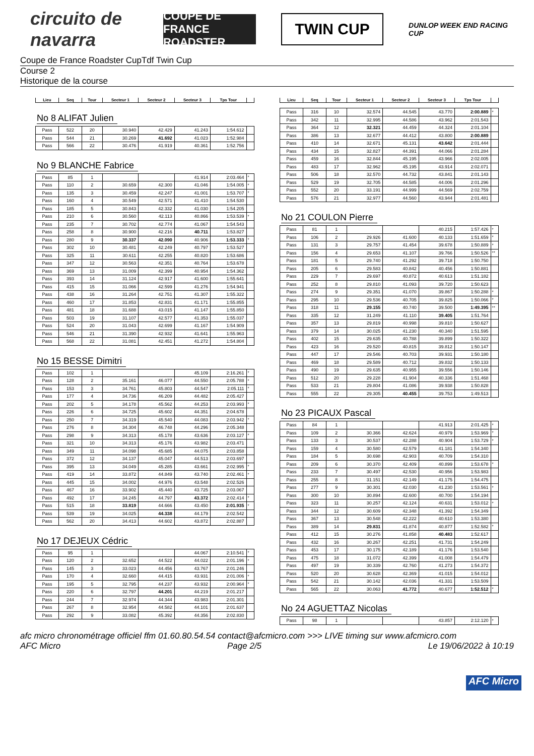circuito de navarra
COUPE DE FRANCE ROADSTER
TWIN CUP
DUNLOP WEEK END RACING CUP
Coupe de France Roadster CupTdf Twin Cup
Course 2
Historique de la course
| Lieu | Seq | Tour | Secteur 1 | Secteur 2 | Secteur 3 | Tps Tour | |
| --- | --- | --- | --- | --- | --- | --- | --- |
No 8 ALIFAT Julien
| Pass | 522 | 20 | 30.940 | 42.429 | 41.243 | 1:54.612 | |
| Pass | 544 | 21 | 30.269 | 41.692 | 41.023 | 1:52.984 | |
| Pass | 566 | 22 | 30.476 | 41.919 | 40.361 | 1:52.756 | |
No 9 BLANCHE Fabrice
| Pass | 85 | 1 | | | 41.914 | 2:03.464 | * |
| Pass | 110 | 2 | 30.659 | 42.300 | 41.046 | 1:54.005 | * |
| Pass | 135 | 3 | 30.459 | 42.247 | 41.001 | 1:53.707 | * |
| Pass | 160 | 4 | 30.549 | 42.571 | 41.410 | 1:54.530 | |
| Pass | 185 | 5 | 30.843 | 42.332 | 41.030 | 1:54.205 | |
| Pass | 210 | 6 | 30.560 | 42.113 | 40.866 | 1:53.539 | * |
| Pass | 235 | 7 | 30.702 | 42.774 | 41.067 | 1:54.543 | |
| Pass | 258 | 8 | 30.900 | 42.216 | 40.711 | 1:53.827 | |
| Pass | 280 | 9 | 30.337 | 42.090 | 40.906 | 1:53.333 | * |
| Pass | 302 | 10 | 30.481 | 42.249 | 40.797 | 1:53.527 | |
| Pass | 325 | 11 | 30.611 | 42.255 | 40.820 | 1:53.686 | |
| Pass | 347 | 12 | 30.563 | 42.351 | 40.764 | 1:53.678 | |
| Pass | 369 | 13 | 31.009 | 42.399 | 40.954 | 1:54.362 | |
| Pass | 393 | 14 | 31.124 | 42.917 | 41.600 | 1:55.641 | |
| Pass | 415 | 15 | 31.066 | 42.599 | 41.276 | 1:54.941 | |
| Pass | 438 | 16 | 31.264 | 42.751 | 41.307 | 1:55.322 | |
| Pass | 460 | 17 | 31.853 | 42.831 | 41.171 | 1:55.855 | |
| Pass | 481 | 18 | 31.688 | 43.015 | 41.147 | 1:55.850 | |
| Pass | 503 | 19 | 31.107 | 42.577 | 41.353 | 1:55.037 | |
| Pass | 524 | 20 | 31.043 | 42.699 | 41.167 | 1:54.909 | |
| Pass | 546 | 21 | 31.390 | 42.932 | 41.641 | 1:55.963 | |
| Pass | 568 | 22 | 31.081 | 42.451 | 41.272 | 1:54.804 | |
No 15 BESSE Dimitri
| Pass | 102 | 1 | | | 45.109 | 2:16.261 | * |
| Pass | 128 | 2 | 35.161 | 46.077 | 44.550 | 2:05.788 | * |
| Pass | 153 | 3 | 34.761 | 45.803 | 44.547 | 2:05.111 | * |
| Pass | 177 | 4 | 34.736 | 46.209 | 44.482 | 2:05.427 | |
| Pass | 202 | 5 | 34.178 | 45.562 | 44.253 | 2:03.993 | * |
| Pass | 226 | 6 | 34.725 | 45.602 | 44.351 | 2:04.678 | |
| Pass | 250 | 7 | 34.319 | 45.540 | 44.083 | 2:03.942 | * |
| Pass | 276 | 8 | 34.304 | 46.748 | 44.296 | 2:05.348 | |
| Pass | 298 | 9 | 34.313 | 45.178 | 43.636 | 2:03.127 | * |
| Pass | 321 | 10 | 34.313 | 45.176 | 43.982 | 2:03.471 | |
| Pass | 349 | 11 | 34.098 | 45.685 | 44.075 | 2:03.858 | |
| Pass | 372 | 12 | 34.137 | 45.047 | 44.513 | 2:03.697 | |
| Pass | 395 | 13 | 34.049 | 45.285 | 43.661 | 2:02.995 | * |
| Pass | 419 | 14 | 33.872 | 44.849 | 43.740 | 2:02.461 | * |
| Pass | 445 | 15 | 34.002 | 44.976 | 43.548 | 2:02.526 | |
| Pass | 467 | 16 | 33.902 | 45.440 | 43.725 | 2:03.067 | |
| Pass | 492 | 17 | 34.245 | 44.797 | 43.372 | 2:02.414 | * |
| Pass | 515 | 18 | 33.819 | 44.666 | 43.450 | 2:01.935 | * |
| Pass | 539 | 19 | 34.025 | 44.338 | 44.179 | 2:02.542 | |
| Pass | 562 | 20 | 34.413 | 44.602 | 43.872 | 2:02.887 | |
No 17 DEJEUX Cédric
| Pass | 95 | 1 | | | 44.067 | 2:10.541 | * |
| Pass | 120 | 2 | 32.652 | 44.522 | 44.022 | 2:01.196 | * |
| Pass | 145 | 3 | 33.023 | 44.456 | 43.767 | 2:01.246 | |
| Pass | 170 | 4 | 32.660 | 44.415 | 43.931 | 2:01.006 | * |
| Pass | 195 | 5 | 32.795 | 44.237 | 43.932 | 2:00.964 | * |
| Pass | 220 | 6 | 32.797 | 44.201 | 44.219 | 2:01.217 | |
| Pass | 244 | 7 | 32.974 | 44.344 | 43.983 | 2:01.301 | |
| Pass | 267 | 8 | 32.954 | 44.582 | 44.101 | 2:01.637 | |
| Pass | 292 | 9 | 33.082 | 45.392 | 44.356 | 2:02.830 | |
| Lieu | Seq | Tour | Secteur 1 | Secteur 2 | Secteur 3 | Tps Tour | |
| --- | --- | --- | --- | --- | --- | --- | --- |
| Pass | 316 | 10 | 32.574 | 44.545 | 43.770 | 2:00.889 | * |
| Pass | 342 | 11 | 32.995 | 44.586 | 43.962 | 2:01.543 | |
| Pass | 364 | 12 | 32.321 | 44.459 | 44.324 | 2:01.104 | |
| Pass | 386 | 13 | 32.677 | 44.412 | 43.800 | 2:00.889 | |
| Pass | 410 | 14 | 32.671 | 45.131 | 43.642 | 2:01.444 | |
| Pass | 434 | 15 | 32.827 | 44.391 | 44.066 | 2:01.284 | |
| Pass | 459 | 16 | 32.844 | 45.195 | 43.966 | 2:02.005 | |
| Pass | 483 | 17 | 32.962 | 45.195 | 43.914 | 2:02.071 | |
| Pass | 506 | 18 | 32.570 | 44.732 | 43.841 | 2:01.143 | |
| Pass | 529 | 19 | 32.705 | 44.585 | 44.006 | 2:01.296 | |
| Pass | 552 | 20 | 33.191 | 44.999 | 44.569 | 2:02.759 | |
| Pass | 576 | 21 | 32.977 | 44.560 | 43.944 | 2:01.481 | |
No 21 COULON Pierre
| Pass | 81 | 1 | | | 40.215 | 1:57.426 | * |
| Pass | 106 | 2 | 29.926 | 41.600 | 40.133 | 1:51.659 | * |
| Pass | 131 | 3 | 29.757 | 41.454 | 39.678 | 1:50.889 | * |
| Pass | 156 | 4 | 29.653 | 41.107 | 39.766 | 1:50.526 | ** |
| Pass | 181 | 5 | 29.740 | 41.292 | 39.718 | 1:50.750 | |
| Pass | 205 | 6 | 29.583 | 40.842 | 40.456 | 1:50.881 | |
| Pass | 229 | 7 | 29.697 | 40.872 | 40.613 | 1:51.182 | |
| Pass | 252 | 8 | 29.810 | 41.093 | 39.720 | 1:50.623 | |
| Pass | 274 | 9 | 29.351 | 41.070 | 39.867 | 1:50.288 | * |
| Pass | 295 | 10 | 29.536 | 40.705 | 39.825 | 1:50.066 | * |
| Pass | 318 | 11 | 29.155 | 40.740 | 39.500 | 1:49.395 | ** |
| Pass | 335 | 12 | 31.249 | 41.110 | 39.405 | 1:51.764 | |
| Pass | 357 | 13 | 29.819 | 40.998 | 39.810 | 1:50.627 | |
| Pass | 379 | 14 | 30.025 | 41.230 | 40.340 | 1:51.595 | |
| Pass | 402 | 15 | 29.635 | 40.788 | 39.899 | 1:50.322 | |
| Pass | 423 | 16 | 29.520 | 40.815 | 39.812 | 1:50.147 | |
| Pass | 447 | 17 | 29.546 | 40.703 | 39.931 | 1:50.180 | |
| Pass | 469 | 18 | 29.589 | 40.712 | 39.832 | 1:50.133 | |
| Pass | 490 | 19 | 29.635 | 40.955 | 39.556 | 1:50.146 | |
| Pass | 512 | 20 | 29.228 | 41.904 | 40.336 | 1:51.468 | |
| Pass | 533 | 21 | 29.804 | 41.086 | 39.938 | 1:50.828 | |
| Pass | 555 | 22 | 29.305 | 40.455 | 39.753 | 1:49.513 | |
No 23 PICAUX Pascal
| Pass | 84 | 1 | | | 41.913 | 2:01.425 | * |
| Pass | 109 | 2 | 30.366 | 42.624 | 40.979 | 1:53.969 | * |
| Pass | 133 | 3 | 30.537 | 42.288 | 40.904 | 1:53.729 | * |
| Pass | 159 | 4 | 30.580 | 42.579 | 41.181 | 1:54.340 | |
| Pass | 184 | 5 | 30.698 | 42.903 | 40.709 | 1:54.310 | |
| Pass | 209 | 6 | 30.370 | 42.409 | 40.899 | 1:53.678 | * |
| Pass | 233 | 7 | 30.497 | 42.530 | 40.956 | 1:53.983 | |
| Pass | 255 | 8 | 31.151 | 42.149 | 41.175 | 1:54.475 | |
| Pass | 277 | 9 | 30.301 | 42.030 | 41.230 | 1:53.561 | * |
| Pass | 300 | 10 | 30.894 | 42.600 | 40.700 | 1:54.194 | |
| Pass | 323 | 11 | 30.257 | 42.124 | 40.631 | 1:53.012 | * |
| Pass | 344 | 12 | 30.609 | 42.348 | 41.392 | 1:54.349 | |
| Pass | 367 | 13 | 30.548 | 42.222 | 40.610 | 1:53.380 | |
| Pass | 389 | 14 | 29.831 | 41.874 | 40.877 | 1:52.582 | * |
| Pass | 412 | 15 | 30.276 | 41.858 | 40.483 | 1:52.617 | |
| Pass | 432 | 16 | 30.267 | 42.251 | 41.731 | 1:54.249 | |
| Pass | 453 | 17 | 30.175 | 42.189 | 41.176 | 1:53.540 | |
| Pass | 475 | 18 | 31.072 | 42.399 | 41.008 | 1:54.479 | |
| Pass | 497 | 19 | 30.339 | 42.760 | 41.273 | 1:54.372 | |
| Pass | 520 | 20 | 30.628 | 42.369 | 41.015 | 1:54.012 | |
| Pass | 542 | 21 | 30.142 | 42.036 | 41.331 | 1:53.509 | |
| Pass | 565 | 22 | 30.063 | 41.772 | 40.677 | 1:52.512 | * |
No 24 AGUETTAZ Nicolas
| Pass | 98 | 1 | | | 43.857 | 2:12.120 | * |
afc micro chronométrage officiel ffm 01.60.80.54.54 contact@afcmicro.com >>> LIVE timing sur www.afcmicro.com
AFC Micro Page 2/5 Le 19/06/2022 à 10:19
AFC Micro